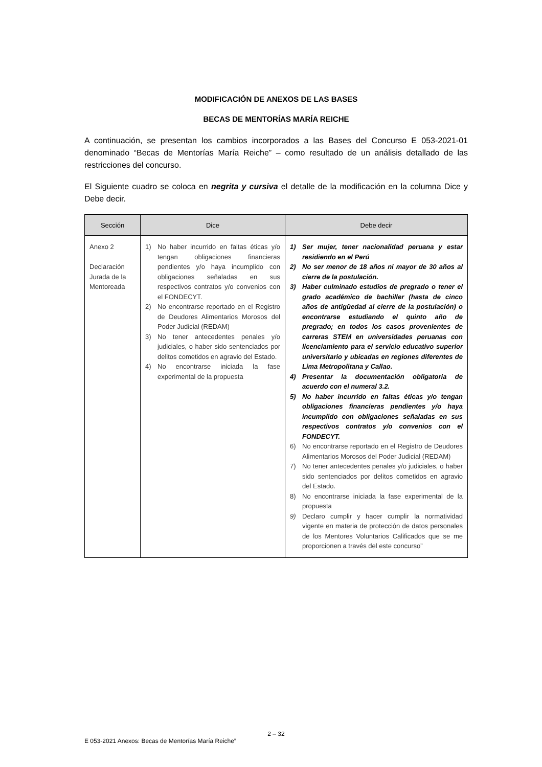MODIFICACIÓN DE ANEXOS DE LAS BASES
BECAS DE MENTORÍAS MARÍA REICHE
A continuación, se presentan los cambios incorporados a las Bases del Concurso E 053-2021-01 denominado “Becas de Mentorías María Reiche” – como resultado de un análisis detallado de las restricciones del concurso.
El Siguiente cuadro se coloca en negrita y cursiva el detalle de la modificación en la columna Dice y Debe decir.
| Sección | Dice | Debe decir |
| --- | --- | --- |
| Anexo 2 Declaración Jurada de la Mentoreada | 1) No haber incurrido en faltas éticas y/o tengan obligaciones financieras pendientes y/o haya incumplido con obligaciones señaladas en sus respectivos contratos y/o convenios con el FONDECYT. 2) No encontrarse reportado en el Registro de Deudores Alimentarios Morosos del Poder Judicial (REDAM) 3) No tener antecedentes penales y/o judiciales, o haber sido sentenciados por delitos cometidos en agravio del Estado. 4) No encontrarse iniciada la fase experimental de la propuesta | 1) Ser mujer, tener nacionalidad peruana y estar residiendo en el Perú 2) No ser menor de 18 años ni mayor de 30 años al cierre de la postulación. 3) Haber culminado estudios de pregrado o tener el grado académico de bachiller (hasta de cinco años de antigüedad al cierre de la postulación) o encontrarse estudiando el quinto año de pregrado; en todos los casos provenientes de carreras STEM en universidades peruanas con licenciamiento para el servicio educativo superior universitario y ubicadas en regiones diferentes de Lima Metropolitana y Callao. 4) Presentar la documentación obligatoria de acuerdo con el numeral 3.2. 5) No haber incurrido en faltas éticas y/o tengan obligaciones financieras pendientes y/o haya incumplido con obligaciones señaladas en sus respectivos contratos y/o convenios con el FONDECYT. 6) No encontrarse reportado en el Registro de Deudores Alimentarios Morosos del Poder Judicial (REDAM) 7) No tener antecedentes penales y/o judiciales, o haber sido sentenciados por delitos cometidos en agravio del Estado. 8) No encontrarse iniciada la fase experimental de la propuesta 9) Declaro cumplir y hacer cumplir la normatividad vigente en materia de protección de datos personales de los Mentores Voluntarios Calificados que se me proporcionen a través del este concurso” |
2 – 32
E 053-2021 Anexos: Becas de Mentorías María Reiche”